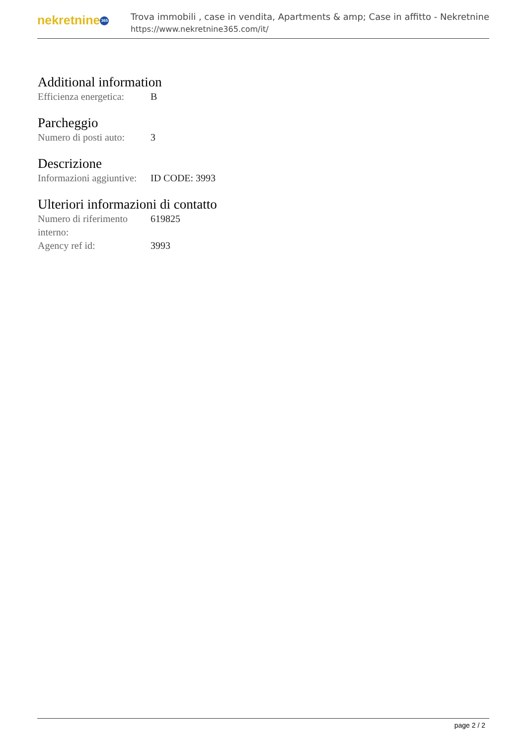nekretnine 365
Trova immobili , case in vendita, Apartments & amp; Case in affitto - Nekretnine
https://www.nekretnine365.com/it/
Additional information
| Efficienza energetica: | B |
Parcheggio
| Numero di posti auto: | 3 |
Descrizione
| Informazioni aggiuntive: | ID CODE: 3993 |
Ulteriori informazioni di contatto
| Numero di riferimento interno: | 619825 |
| Agency ref id: | 3993 |
page 2 / 2